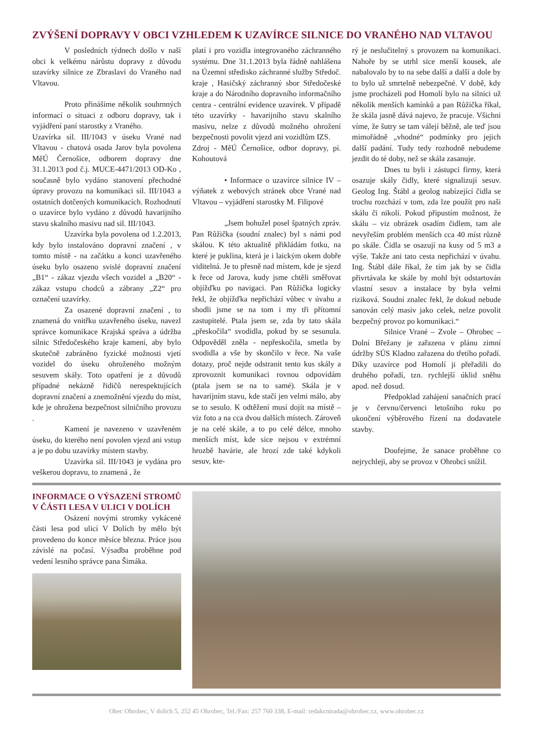ZVÝŠENÍ DOPRAVY V OBCI VZHLEDEM K UZAVÍRCE SILNICE DO VRANÉHO NAD VLTAVOU
V posledních týdnech došlo v naší obci k velkému nárůstu dopravy z důvodu uzavírky silnice ze Zbraslavi do Vraného nad Vltavou.
Proto přinášíme několik souhrnných informací o situaci z odboru dopravy, tak i vyjádření paní starostky z Vraného.
Uzavírka sil. III/1043 v úseku Vrané nad Vltavou - chatová osada Jarov byla povolena MěÚ Černošice, odborem dopravy dne 31.1.2013 pod č.j. MUCE-4471/2013 OD-Ko , současně bylo vydáno stanovení přechodné úpravy provozu na komunikaci sil. III/1043 a ostatních dotčených komunikacích. Rozhodnutí o uzavírce bylo vydáno z důvodů havarijního stavu skalního masivu nad sil. III/1043.
Uzavírka byla povolena od 1.2.2013, kdy bylo instalováno dopravní značení , v tomto místě - na začátku a konci uzavřeného úseku bylo osazeno svislé dopravní značení „B1“ - zákaz vjezdu všech vozidel a „B20“ - zákaz vstupu chodců a zábrany „Z2“ pro označení uzavírky.
Za osazené dopravní značení , to znamená do vnitřku uzavřeného úseku, navezl správce komunikace Krajská správa a údržba silnic Středočeského kraje kamení, aby bylo skutečně zabráněno fyzické možnosti vjetí vozidel do úseku ohroženého možným sesuvem skály. Toto opatření je z důvodů případné nekázně řidičů nerespektujících dopravní značení a znemožnění vjezdu do míst, kde je ohrožena bezpečnost silničního provozu .
Kamení je navezeno v uzavřeném úseku, do kterého není povolen vjezd ani vstup a je po dobu uzavírky místem stavby.
Uzavírka sil. III/1043 je vydána pro veškerou dopravu, to znamená , že
platí i pro vozidla integrovaného záchranného systému. Dne 31.1.2013 byla řádně nahlášena na Územní středisko záchranné služby Středoč. kraje , Hasičský záchranný sbor Středočeské kraje a do Národního dopravního informačního centra - centrální evidence uzavírek. V případě této uzavírky - havarijního stavu skalního masivu, nelze z důvodů možného ohrožení bezpečnosti povolit vjezd ani vozidlům IZS.
Zdroj - MěÚ Černošice, odbor dopravy, pí. Kohoutová
• Informace o uzavírce silnice IV – výňatek z webových stránek obce Vrané nad Vltavou – vyjádření starostky M. Filipové
„Jsem bohužel posel špatných zpráv. Pan Růžička (soudní znalec) byl s námi pod skálou. K této aktualitě přikládám fotku, na které je puklina, která je i laickým okem dobře viditelná. Je to přesně nad místem, kde je sjezd k řece od Jarova, kudy jsme chtěli směřovat objížďku po navigaci. Pan Růžička logicky řekl, že objížďka nepřichází vůbec v úvahu a shodli jsme se na tom i my tři přítomní zastupitelé. Ptala jsem se, zda by tato skála „přeskočila“ svodidla, pokud by se sesunula. Odpověděl zněla - nepřeskočila, smetla by svodidla a vše by skončilo v řece. Na vaše dotazy, proč nejde odstranit tento kus skály a zprovoznit komunikaci rovnou odpovídám (ptala jsem se na to samé). Skála je v havarijním stavu, kde stačí jen velmi málo, aby se to sesulo. K odtěžení musí dojít na místě – viz foto a na cca dvou dalších místech. Zároveň je na celé skále, a to po celé délce, mnoho menších míst, kde sice nejsou v extrémní hrozbě havárie, ale hrozí zde také kdykoli sesuv, kte-
rý je neslučitelný s provozem na komunikaci. Nahoře by se utrhl sice menší kousek, ale nabalovalo by to na sebe další a další a dole by to bylo už smrtelně nebezpečné. V době, kdy jsme procházeli pod Homolí bylo na silnici už několik menších kamínků a pan Růžička říkal, že skála jasně dává najevo, že pracuje. Všichni víme, že šutry se tam válejí běžně, ale teď jsou mimořádně „vhodné“ podmínky pro jejich další padání. Tudy tedy rozhodně nebudeme jezdit do té doby, než se skála zasanuje.
Dnes tu byli i zástupci firmy, která osazuje skály čidly, které signalizují sesuv. Geolog Ing. Štábl a geolog nabízející čidla se trochu rozchází v tom, zda lze použít pro naši skálu či nikoli. Pokud připustím možnost, že skálu – viz obrázek osadím čidlem, tam ale nevyřeším problém menších cca 40 míst různě po skále. Čidla se osazují na kusy od 5 m3 a výše. Takže ani tato cesta nepřichází v úvahu. Ing. Štábl dále říkal, že tím jak by se čidla přivrtávala ke skále by mohl být odstartován vlastní sesuv a instalace by byla velmi riziková. Soudní znalec řekl, že dokud nebude sanován celý masiv jako celek, nelze povolit bezpečný provoz po komunikaci.“
Silnice Vrané – Zvole – Ohrobec – Dolní Břežany je zařazena v plánu zimní údržby SÚS Kladno zařazena do třetího pořadí. Díky uzavírce pod Homolí ji přeřadili do druhého pořadí, tzn. rychlejší úklid sněhu apod. než dosud.
Předpoklad zahájení sanačních prací je v červnu/červenci letošního roku po ukončení výběrového řízení na dodavatele stavby.
Doufejme, že sanace proběhne co nejrychleji, aby se provoz v Ohrobci snížil.
INFORMACE O VÝSAZENÍ STROMŮ V ČÁSTI LESA V ULICI V DOLÍCH
Osázení novými stromky vykácené části lesa pod ulicí V Dolích by mělo být provedeno do konce měsíce března. Práce jsou závislé na počasí. Výsadba proběhne pod vedení lesního správce pana Šimáka.
Obec Ohrobec, V dolích 5, 252 45 Ohrobec, Tel./Fax: 257 760 338, E-mail: redakcnirada@ohrobec.cz, www.ohrobec.cz